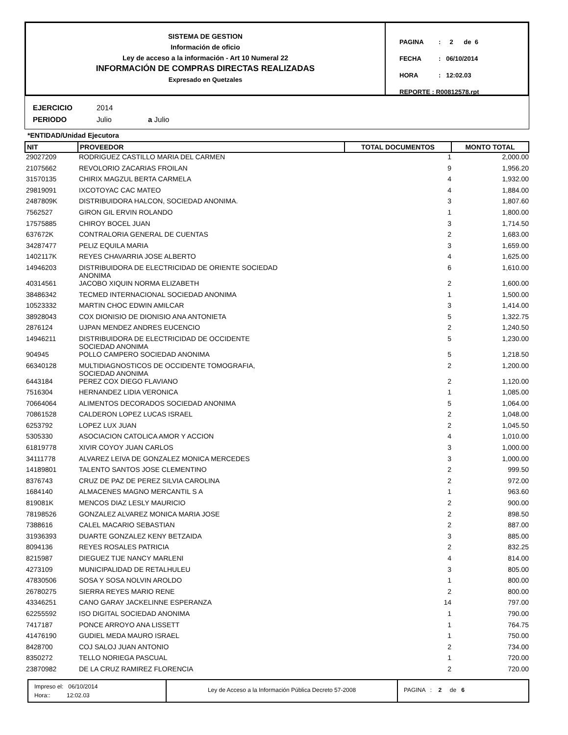SISTEMA DE GESTION
Información de oficio
Ley de acceso a la información - Art 10 Numeral 22
INFORMACIÓN DE COMPRAS DIRECTAS REALIZADAS
Expresado en Quetzales
PAGINA: 2 de 6
FECHA: 06/10/2014
HORA: 12:02.03
REPORTE : R00812578.rpt
EJERCICIO 2014
PERIODO Julio a Julio
*ENTIDAD/Unidad Ejecutora
| NIT | PROVEEDOR | TOTAL DOCUMENTOS | MONTO TOTAL |
| --- | --- | --- | --- |
| 29027209 | RODRIGUEZ CASTILLO MARIA DEL CARMEN | 1 | 2,000.00 |
| 21075662 | REVOLORIO ZACARIAS FROILAN | 9 | 1,956.20 |
| 31570135 | CHIRIX MAGZUL BERTA CARMELA | 4 | 1,932.00 |
| 29819091 | IXCOTOYAC CAC MATEO | 4 | 1,884.00 |
| 2487809K | DISTRIBUIDORA HALCON, SOCIEDAD ANONIMA. | 3 | 1,807.60 |
| 7562527 | GIRON GIL ERVIN ROLANDO | 1 | 1,800.00 |
| 17575885 | CHIROY BOCEL JUAN | 3 | 1,714.50 |
| 637672K | CONTRALORIA GENERAL DE CUENTAS | 2 | 1,683.00 |
| 34287477 | PELIZ EQUILA MARIA | 3 | 1,659.00 |
| 1402117K | REYES CHAVARRIA JOSE ALBERTO | 4 | 1,625.00 |
| 14946203 | DISTRIBUIDORA DE ELECTRICIDAD DE ORIENTE SOCIEDAD ANONIMA | 6 | 1,610.00 |
| 40314561 | JACOBO XIQUIN NORMA ELIZABETH | 2 | 1,600.00 |
| 38486342 | TECMED INTERNACIONAL SOCIEDAD ANONIMA | 1 | 1,500.00 |
| 10523332 | MARTIN CHOC EDWIN AMILCAR | 3 | 1,414.00 |
| 38928043 | COX DIONISIO DE DIONISIO ANA ANTONIETA | 5 | 1,322.75 |
| 2876124 | UJPAN MENDEZ ANDRES EUCENCIO | 2 | 1,240.50 |
| 14946211 | DISTRIBUIDORA DE ELECTRICIDAD DE OCCIDENTE SOCIEDAD ANONIMA | 5 | 1,230.00 |
| 904945 | POLLO CAMPERO SOCIEDAD ANONIMA | 5 | 1,218.50 |
| 66340128 | MULTIDIAGNOSTICOS DE OCCIDENTE TOMOGRAFIA, SOCIEDAD ANONIMA | 2 | 1,200.00 |
| 6443184 | PEREZ COX DIEGO FLAVIANO | 2 | 1,120.00 |
| 7516304 | HERNANDEZ LIDIA VERONICA | 1 | 1,085.00 |
| 70664064 | ALIMENTOS DECORADOS SOCIEDAD ANONIMA | 5 | 1,064.00 |
| 70861528 | CALDERON LOPEZ LUCAS ISRAEL | 2 | 1,048.00 |
| 6253792 | LOPEZ LUX JUAN | 2 | 1,045.50 |
| 5305330 | ASOCIACION CATOLICA AMOR Y ACCION | 4 | 1,010.00 |
| 61819778 | XIVIR COYOY JUAN CARLOS | 3 | 1,000.00 |
| 34111778 | ALVAREZ LEIVA DE GONZALEZ MONICA MERCEDES | 3 | 1,000.00 |
| 14189801 | TALENTO SANTOS JOSE CLEMENTINO | 2 | 999.50 |
| 8376743 | CRUZ DE PAZ DE PEREZ SILVIA CAROLINA | 2 | 972.00 |
| 1684140 | ALMACENES MAGNO MERCANTIL S A | 1 | 963.60 |
| 819081K | MENCOS DIAZ LESLY MAURICIO | 2 | 900.00 |
| 78198526 | GONZALEZ ALVAREZ MONICA MARIA JOSE | 2 | 898.50 |
| 7388616 | CALEL MACARIO SEBASTIAN | 2 | 887.00 |
| 31936393 | DUARTE GONZALEZ KENY BETZAIDA | 3 | 885.00 |
| 8094136 | REYES ROSALES PATRICIA | 2 | 832.25 |
| 8215987 | DIEGUEZ TIJE NANCY MARLENI | 4 | 814.00 |
| 4273109 | MUNICIPALIDAD DE RETALHULEU | 3 | 805.00 |
| 47830506 | SOSA Y SOSA NOLVIN AROLDO | 1 | 800.00 |
| 26780275 | SIERRA REYES MARIO RENE | 2 | 800.00 |
| 43346251 | CANO GARAY JACKELINNE ESPERANZA | 14 | 797.00 |
| 62255592 | ISO DIGITAL SOCIEDAD ANONIMA | 1 | 790.00 |
| 7417187 | PONCE ARROYO ANA LISSETT | 1 | 764.75 |
| 41476190 | GUDIEL MEDA MAURO ISRAEL | 1 | 750.00 |
| 8428700 | COJ SALOJ JUAN ANTONIO | 2 | 734.00 |
| 8350272 | TELLO NORIEGA PASCUAL | 1 | 720.00 |
| 23870982 | DE LA CRUZ RAMIREZ FLORENCIA | 2 | 720.00 |
Impreso el: 06/10/2014
Hora:: 12:02.03
Ley de Acceso a la Información Pública Decreto 57-2008 PAGINA : 2 de 6